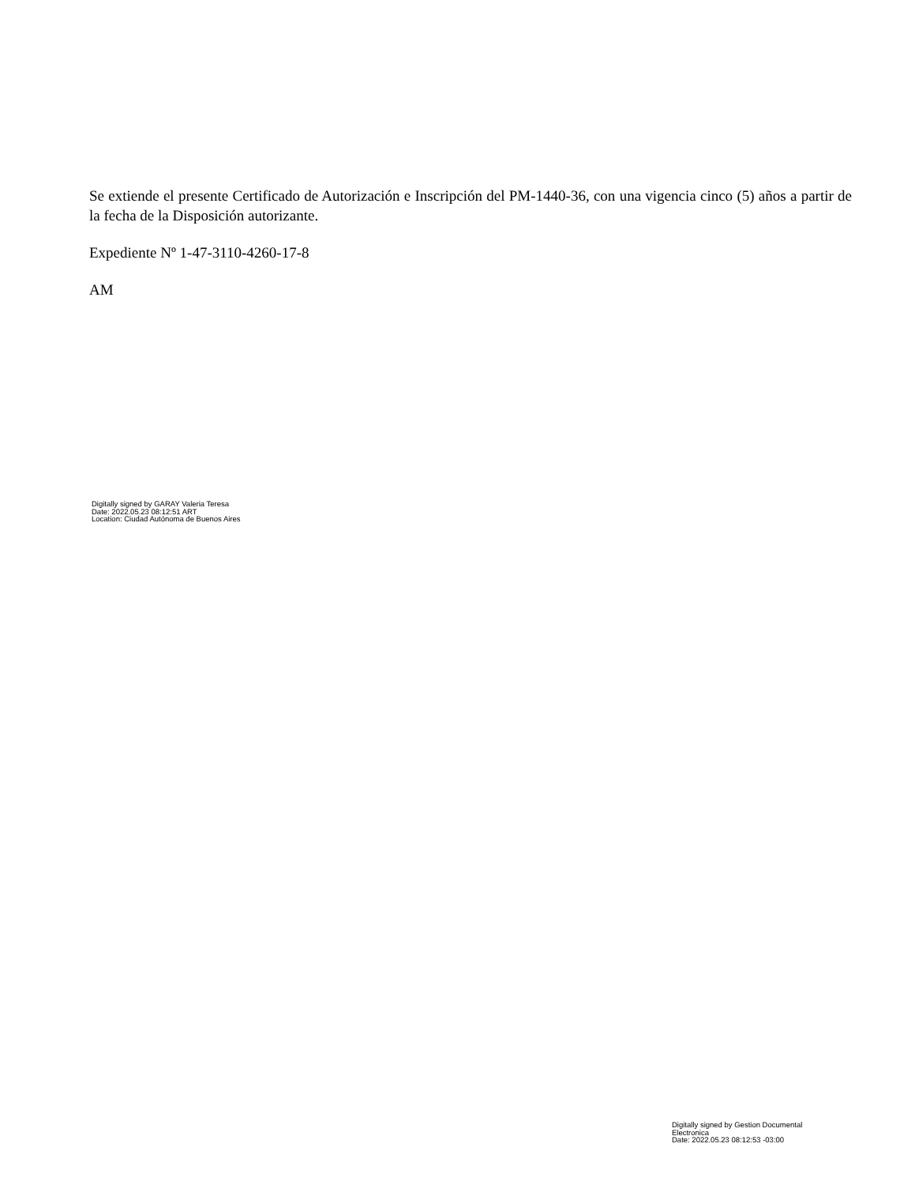Se extiende el presente Certificado de Autorización e Inscripción del PM-1440-36, con una vigencia cinco (5) años a partir de la fecha de la Disposición autorizante.
Expediente Nº 1-47-3110-4260-17-8
AM
Digitally signed by GARAY Valeria Teresa
Date: 2022.05.23 08:12:51 ART
Location: Ciudad Autónoma de Buenos Aires
Digitally signed by Gestion Documental Electronica
Date: 2022.05.23 08:12:53 -03:00